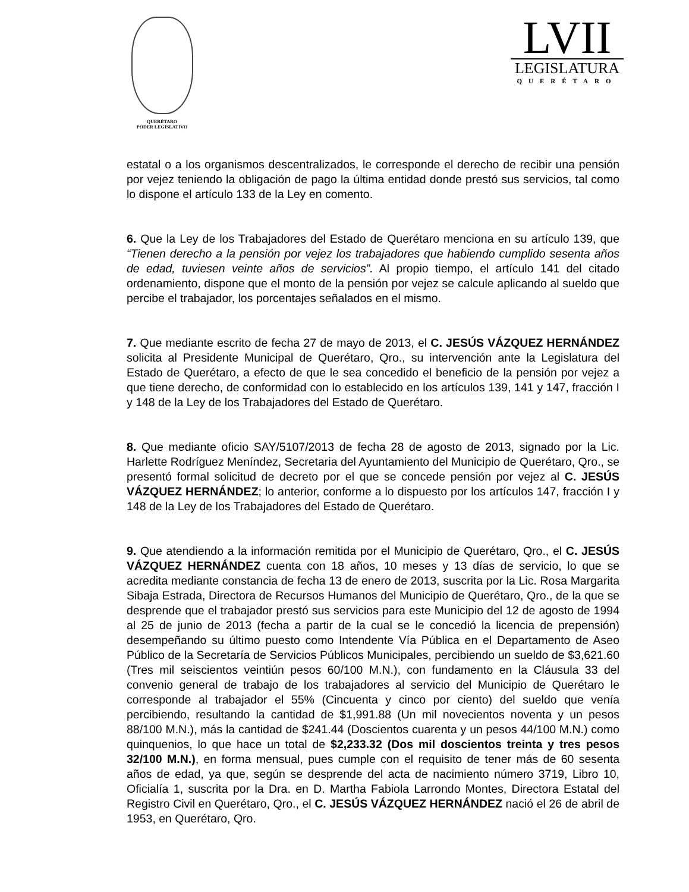QUERÉTARO
PODER LEGISLATIVO
LVII
LEGISLATURA
QUERÉTARO
estatal o a los organismos descentralizados, le corresponde el derecho de recibir una pensión por vejez teniendo la obligación de pago la última entidad donde prestó sus servicios, tal como lo dispone el artículo 133 de la Ley en comento.
6. Que la Ley de los Trabajadores del Estado de Querétaro menciona en su artículo 139, que “Tienen derecho a la pensión por vejez los trabajadores que habiendo cumplido sesenta años de edad, tuviesen veinte años de servicios”. Al propio tiempo, el artículo 141 del citado ordenamiento, dispone que el monto de la pensión por vejez se calcule aplicando al sueldo que percibe el trabajador, los porcentajes señalados en el mismo.
7. Que mediante escrito de fecha 27 de mayo de 2013, el C. JESÚS VÁZQUEZ HERNÁNDEZ solicita al Presidente Municipal de Querétaro, Qro., su intervención ante la Legislatura del Estado de Querétaro, a efecto de que le sea concedido el beneficio de la pensión por vejez a que tiene derecho, de conformidad con lo establecido en los artículos 139, 141 y 147, fracción I y 148 de la Ley de los Trabajadores del Estado de Querétaro.
8. Que mediante oficio SAY/5107/2013 de fecha 28 de agosto de 2013, signado por la Lic. Harlette Rodríguez Meníndez, Secretaria del Ayuntamiento del Municipio de Querétaro, Qro., se presentó formal solicitud de decreto por el que se concede pensión por vejez al C. JESÚS VÁZQUEZ HERNÁNDEZ; lo anterior, conforme a lo dispuesto por los artículos 147, fracción I y 148 de la Ley de los Trabajadores del Estado de Querétaro.
9. Que atendiendo a la información remitida por el Municipio de Querétaro, Qro., el C. JESÚS VÁZQUEZ HERNÁNDEZ cuenta con 18 años, 10 meses y 13 días de servicio, lo que se acredita mediante constancia de fecha 13 de enero de 2013, suscrita por la Lic. Rosa Margarita Sibaja Estrada, Directora de Recursos Humanos del Municipio de Querétaro, Qro., de la que se desprende que el trabajador prestó sus servicios para este Municipio del 12 de agosto de 1994 al 25 de junio de 2013 (fecha a partir de la cual se le concedió la licencia de prepensión) desempeñando su último puesto como Intendente Vía Pública en el Departamento de Aseo Público de la Secretaría de Servicios Públicos Municipales, percibiendo un sueldo de $3,621.60 (Tres mil seiscientos veintiún pesos 60/100 M.N.), con fundamento en la Cláusula 33 del convenio general de trabajo de los trabajadores al servicio del Municipio de Querétaro le corresponde al trabajador el 55% (Cincuenta y cinco por ciento) del sueldo que venía percibiendo, resultando la cantidad de $1,991.88 (Un mil novecientos noventa y un pesos 88/100 M.N.), más la cantidad de $241.44 (Doscientos cuarenta y un pesos 44/100 M.N.) como quinquenios, lo que hace un total de $2,233.32 (Dos mil doscientos treinta y tres pesos 32/100 M.N.), en forma mensual, pues cumple con el requisito de tener más de 60 sesenta años de edad, ya que, según se desprende del acta de nacimiento número 3719, Libro 10, Oficialía 1, suscrita por la Dra. en D. Martha Fabiola Larrondo Montes, Directora Estatal del Registro Civil en Querétaro, Qro., el C. JESÚS VÁZQUEZ HERNÁNDEZ nació el 26 de abril de 1953, en Querétaro, Qro.